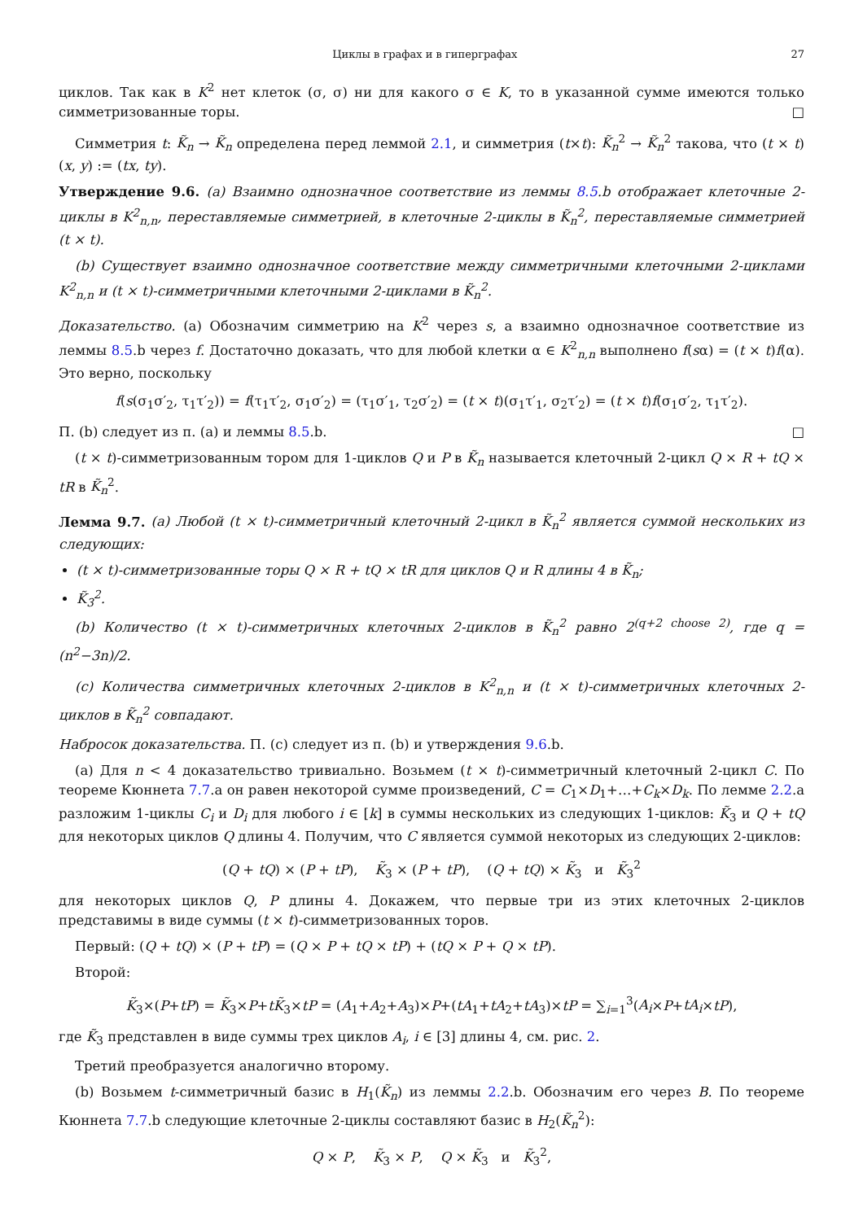Циклы в графах и в гиперграфах 27
циклов. Так как в K<sup>2</sup> нет клеток (σ, σ) ни для какого σ ∈ K, то в указанной сумме имеются только симметризованные торы. □
Симметрия t: K̃<sub>n</sub> → K̃<sub>n</sub> определена перед леммой 2.1, и симметрия (t×t): K̃<sub>n</sub><sup>2</sup> → K̃<sub>n</sub><sup>2</sup> такова, что (t × t)(x, y) := (tx, ty).
Утверждение 9.6. (a) Взаимно однозначное соответствие из леммы 8.5.b отображает клеточные 2-циклы в K<sup>2</sup><sub>n,n</sub>, переставляемые симметрией, в клеточные 2-циклы в K̃<sub>n</sub><sup>2</sup>, переставляемые симметрией (t × t).
(b) Существует взаимно однозначное соответствие между симметричными клеточными 2-циклами K<sup>2</sup><sub>n,n</sub> и (t × t)-симметричными клеточными 2-циклами в K̃<sub>n</sub><sup>2</sup>.
Доказательство. (a) Обозначим симметрию на K<sup>2</sup> через s, а взаимно однозначное соответствие из леммы 8.5.b через f. Достаточно доказать, что для любой клетки α ∈ K<sup>2</sup><sub>n,n</sub> выполнено f(sα) = (t × t)f(α). Это верно, поскольку
f(s(σ<sub>1</sub>σ′<sub>2</sub>, τ<sub>1</sub>τ′<sub>2</sub>)) = f(τ<sub>1</sub>τ′<sub>2</sub>, σ<sub>1</sub>σ′<sub>2</sub>) = (τ<sub>1</sub>σ′<sub>1</sub>, τ<sub>2</sub>σ′<sub>2</sub>) = (t × t)(σ<sub>1</sub>τ′<sub>1</sub>, σ<sub>2</sub>τ′<sub>2</sub>) = (t × t)f(σ<sub>1</sub>σ′<sub>2</sub>, τ<sub>1</sub>τ′<sub>2</sub>).
П. (b) следует из п. (a) и леммы 8.5.b. □
(t × t)-симметризованным тором для 1-циклов Q и P в K̃<sub>n</sub> называется клеточный 2-цикл Q × R + tQ × tR в K̃<sub>n</sub><sup>2</sup>.
Лемма 9.7. (a) Любой (t × t)-симметричный клеточный 2-цикл в K̃<sub>n</sub><sup>2</sup> является суммой нескольких из следующих:
(t × t)-симметризованные торы Q × R + tQ × tR для циклов Q и R длины 4 в K̃<sub>n</sub>;
K̃<sub>3</sub><sup>2</sup>.
(b) Количество (t × t)-симметричных клеточных 2-циклов в K̃<sub>n</sub><sup>2</sup> равно 2<sup>(q+2 choose 2)</sup>, где q = (n<sup>2</sup>−3n)/2.
(c) Количества симметричных клеточных 2-циклов в K<sup>2</sup><sub>n,n</sub> и (t × t)-симметричных клеточных 2-циклов в K̃<sub>n</sub><sup>2</sup> совпадают.
Набросок доказательства. П. (c) следует из п. (b) и утверждения 9.6.b.
(a) Для n < 4 доказательство тривиально. Возьмем (t × t)-симметричный клеточный 2-цикл C. По теореме Кюннета 7.7.a он равен некоторой сумме произведений, C = C<sub>1</sub>×D<sub>1</sub>+…+C<sub>k</sub>×D<sub>k</sub>. По лемме 2.2.a разложим 1-циклы C<sub>i</sub> и D<sub>i</sub> для любого i ∈ [k] в суммы нескольких из следующих 1-циклов: K̃<sub>3</sub> и Q + tQ для некоторых циклов Q длины 4. Получим, что C является суммой некоторых из следующих 2-циклов:
(Q + tQ) × (P + tP), K̃<sub>3</sub> × (P + tP), (Q + tQ) × K̃<sub>3</sub> и K̃<sub>3</sub><sup>2</sup>
для некоторых циклов Q, P длины 4. Докажем, что первые три из этих клеточных 2-циклов представимы в виде суммы (t × t)-симметризованных торов.
Первый: (Q + tQ) × (P + tP) = (Q × P + tQ × tP) + (tQ × P + Q × tP).
Второй:
K̃<sub>3</sub>×(P+tP) = K̃<sub>3</sub>×P+tK̃<sub>3</sub>×tP = (A<sub>1</sub>+A<sub>2</sub>+A<sub>3</sub>)×P+(tA<sub>1</sub>+tA<sub>2</sub>+tA<sub>3</sub>)×tP = ∑<sub>i=1</sub><sup>3</sup>(A<sub>i</sub>×P+tA<sub>i</sub>×tP),
где K̃<sub>3</sub> представлен в виде суммы трех циклов A<sub>i</sub>, i ∈ [3] длины 4, см. рис. 2.
Третий преобразуется аналогично второму.
(b) Возьмем t-симметричный базис в H<sub>1</sub>(K̃<sub>n</sub>) из леммы 2.2.b. Обозначим его через B. По теореме Кюннета 7.7.b следующие клеточные 2-циклы составляют базис в H<sub>2</sub>(K̃<sub>n</sub><sup>2</sup>):
Q × P, K̃<sub>3</sub> × P, Q × K̃<sub>3</sub> и K̃<sub>3</sub><sup>2</sup>,